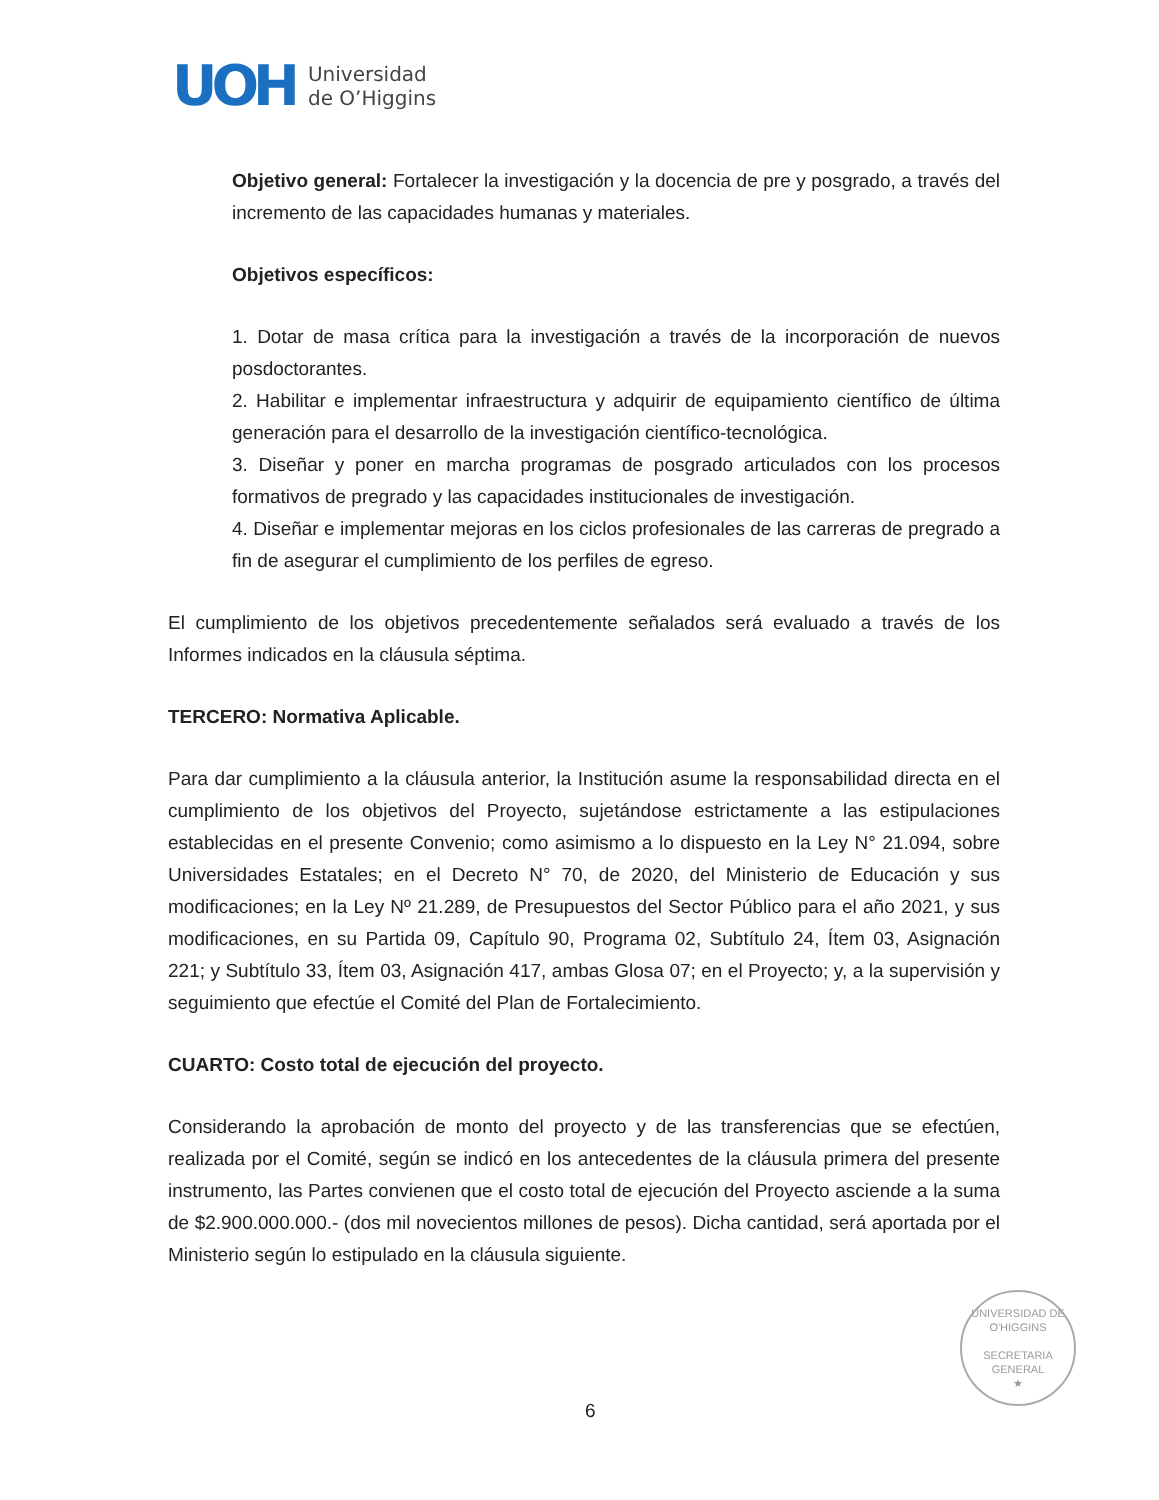UOH
Universidad
de O’Higgins
Objetivo general: Fortalecer la investigación y la docencia de pre y posgrado, a través del incremento de las capacidades humanas y materiales.
Objetivos específicos:
1. Dotar de masa crítica para la investigación a través de la incorporación de nuevos posdoctorantes.
2. Habilitar e implementar infraestructura y adquirir de equipamiento científico de última generación para el desarrollo de la investigación científico-tecnológica.
3. Diseñar y poner en marcha programas de posgrado articulados con los procesos formativos de pregrado y las capacidades institucionales de investigación.
4. Diseñar e implementar mejoras en los ciclos profesionales de las carreras de pregrado a fin de asegurar el cumplimiento de los perfiles de egreso.
El cumplimiento de los objetivos precedentemente señalados será evaluado a través de los Informes indicados en la cláusula séptima.
TERCERO: Normativa Aplicable.
Para dar cumplimiento a la cláusula anterior, la Institución asume la responsabilidad directa en el cumplimiento de los objetivos del Proyecto, sujetándose estrictamente a las estipulaciones establecidas en el presente Convenio; como asimismo a lo dispuesto en la Ley N° 21.094, sobre Universidades Estatales; en el Decreto N° 70, de 2020, del Ministerio de Educación y sus modificaciones; en la Ley Nº 21.289, de Presupuestos del Sector Público para el año 2021, y sus modificaciones, en su Partida 09, Capítulo 90, Programa 02, Subtítulo 24, Ítem 03, Asignación 221; y Subtítulo 33, Ítem 03, Asignación 417, ambas Glosa 07; en el Proyecto; y, a la supervisión y seguimiento que efectúe el Comité del Plan de Fortalecimiento.
CUARTO: Costo total de ejecución del proyecto.
Considerando la aprobación de monto del proyecto y de las transferencias que se efectúen, realizada por el Comité, según se indicó en los antecedentes de la cláusula primera del presente instrumento, las Partes convienen que el costo total de ejecución del Proyecto asciende a la suma de $2.900.000.000.- (dos mil novecientos millones de pesos). Dicha cantidad, será aportada por el Ministerio según lo estipulado en la cláusula siguiente.
UNIVERSIDAD DE O'HIGGINS
SECRETARIA
GENERAL
★
6